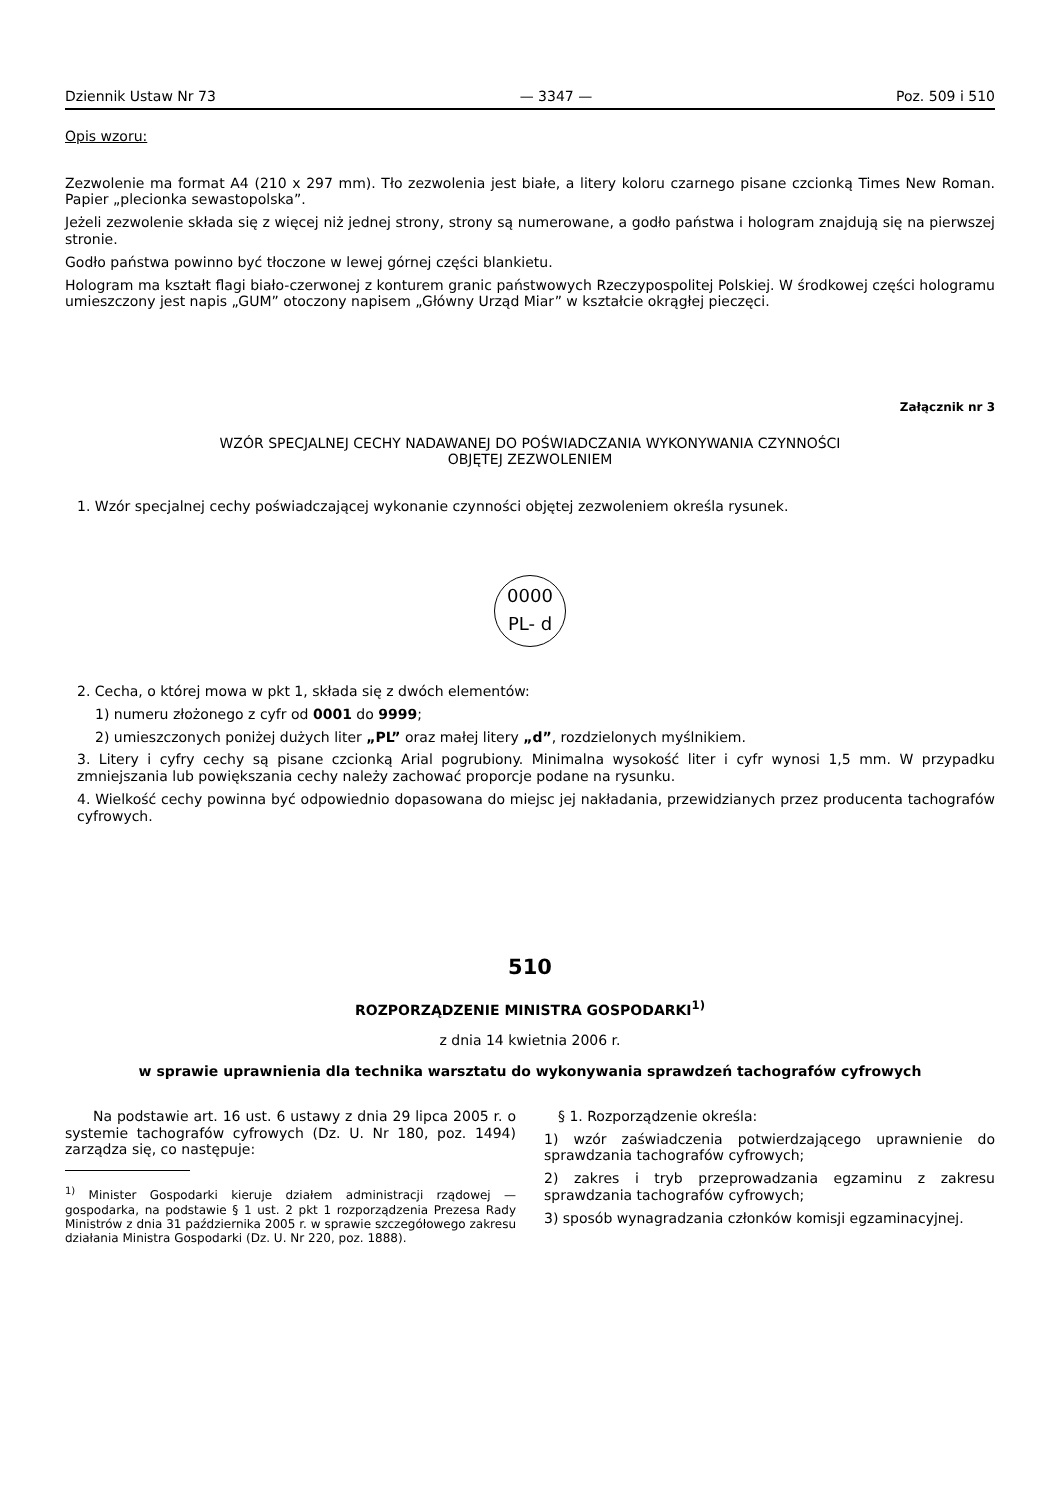Dziennik Ustaw Nr 73 — 3347 — Poz. 509 i 510
Opis wzoru:
Zezwolenie ma format A4 (210 x 297 mm). Tło zezwolenia jest białe, a litery koloru czarnego pisane czcionką Times New Roman. Papier „plecionka sewastopolska”.
Jeżeli zezwolenie składa się z więcej niż jednej strony, strony są numerowane, a godło państwa i hologram znajdują się na pierwszej stronie.
Godło państwa powinno być tłoczone w lewej górnej części blankietu.
Hologram ma kształt flagi biało-czerwonej z konturem granic państwowych Rzeczypospolitej Polskiej. W środkowej części hologramu umieszczony jest napis „GUM” otoczony napisem „Główny Urząd Miar” w kształcie okrągłej pieczęci.
Załącznik nr 3
WZÓR SPECJALNEJ CECHY NADAWANEJ DO POŚWIADCZANIA WYKONYWANIA CZYNNOŚCI
OBJĘTEJ ZEZWOLENIEM
1. Wzór specjalnej cechy poświadczającej wykonanie czynności objętej zezwoleniem określa rysunek.
0000
PL- d
2. Cecha, o której mowa w pkt 1, składa się z dwóch elementów:
1) numeru złożonego z cyfr od 0001 do 9999;
2) umieszczonych poniżej dużych liter „PL” oraz małej litery „d”, rozdzielonych myślnikiem.
3. Litery i cyfry cechy są pisane czcionką Arial pogrubiony. Minimalna wysokość liter i cyfr wynosi 1,5 mm. W przypadku zmniejszania lub powiększania cechy należy zachować proporcje podane na rysunku.
4. Wielkość cechy powinna być odpowiednio dopasowana do miejsc jej nakładania, przewidzianych przez producenta tachografów cyfrowych.
510
ROZPORZĄDZENIE MINISTRA GOSPODARKI<sup>1)</sup>
z dnia 14 kwietnia 2006 r.
w sprawie uprawnienia dla technika warsztatu do wykonywania sprawdzeń tachografów cyfrowych
Na podstawie art. 16 ust. 6 ustawy z dnia 29 lipca 2005 r. o systemie tachografów cyfrowych (Dz. U. Nr 180, poz. 1494) zarządza się, co następuje:
<sup>1)</sup> Minister Gospodarki kieruje działem administracji rządowej — gospodarka, na podstawie § 1 ust. 2 pkt 1 rozporządzenia Prezesa Rady Ministrów z dnia 31 października 2005 r. w sprawie szczegółowego zakresu działania Ministra Gospodarki (Dz. U. Nr 220, poz. 1888).
§ 1. Rozporządzenie określa:
1) wzór zaświadczenia potwierdzającego uprawnienie do sprawdzania tachografów cyfrowych;
2) zakres i tryb przeprowadzania egzaminu z zakresu sprawdzania tachografów cyfrowych;
3) sposób wynagradzania członków komisji egzaminacyjnej.